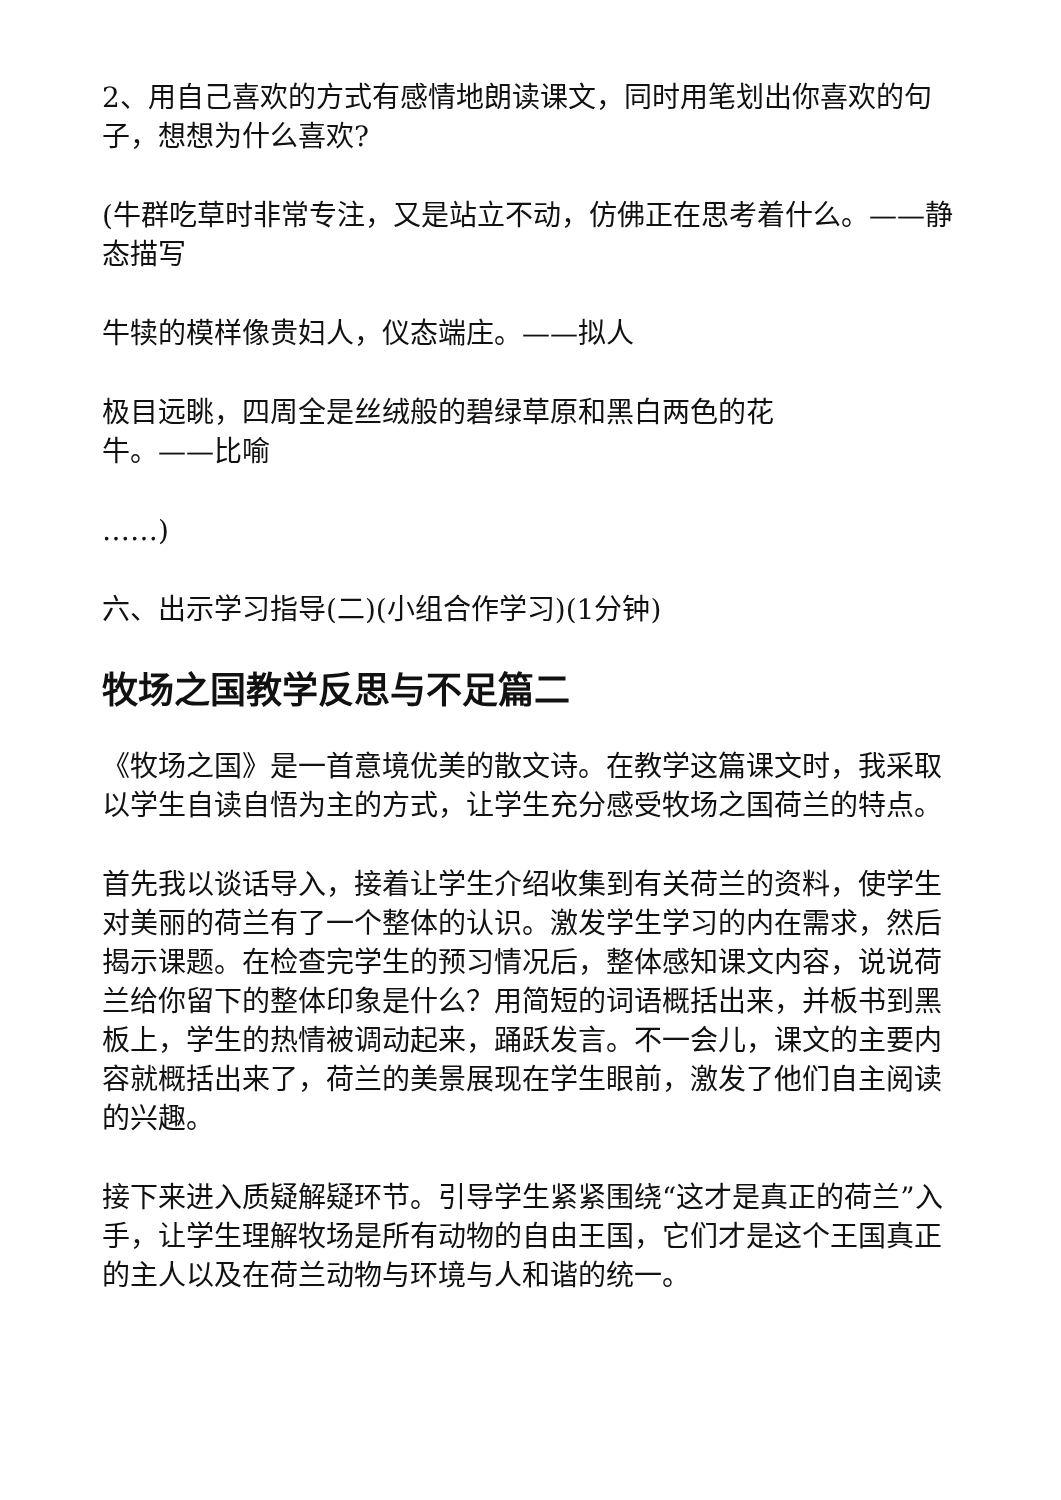2、用自己喜欢的方式有感情地朗读课文，同时用笔划出你喜欢的句子，想想为什么喜欢?
(牛群吃草时非常专注，又是站立不动，仿佛正在思考着什么。——静态描写
牛犊的模样像贵妇人，仪态端庄。——拟人
极目远眺，四周全是丝绒般的碧绿草原和黑白两色的花
牛。——比喻
……)
六、出示学习指导(二)(小组合作学习)(1分钟)
牧场之国教学反思与不足篇二
《牧场之国》是一首意境优美的散文诗。在教学这篇课文时，我采取以学生自读自悟为主的方式，让学生充分感受牧场之国荷兰的特点。
首先我以谈话导入，接着让学生介绍收集到有关荷兰的资料，使学生对美丽的荷兰有了一个整体的认识。激发学生学习的内在需求，然后揭示课题。在检查完学生的预习情况后，整体感知课文内容，说说荷兰给你留下的整体印象是什么？用简短的词语概括出来，并板书到黑板上，学生的热情被调动起来，踊跃发言。不一会儿，课文的主要内容就概括出来了，荷兰的美景展现在学生眼前，激发了他们自主阅读的兴趣。
接下来进入质疑解疑环节。引导学生紧紧围绕“这才是真正的荷兰”入手，让学生理解牧场是所有动物的自由王国，它们才是这个王国真正的主人以及在荷兰动物与环境与人和谐的统一。